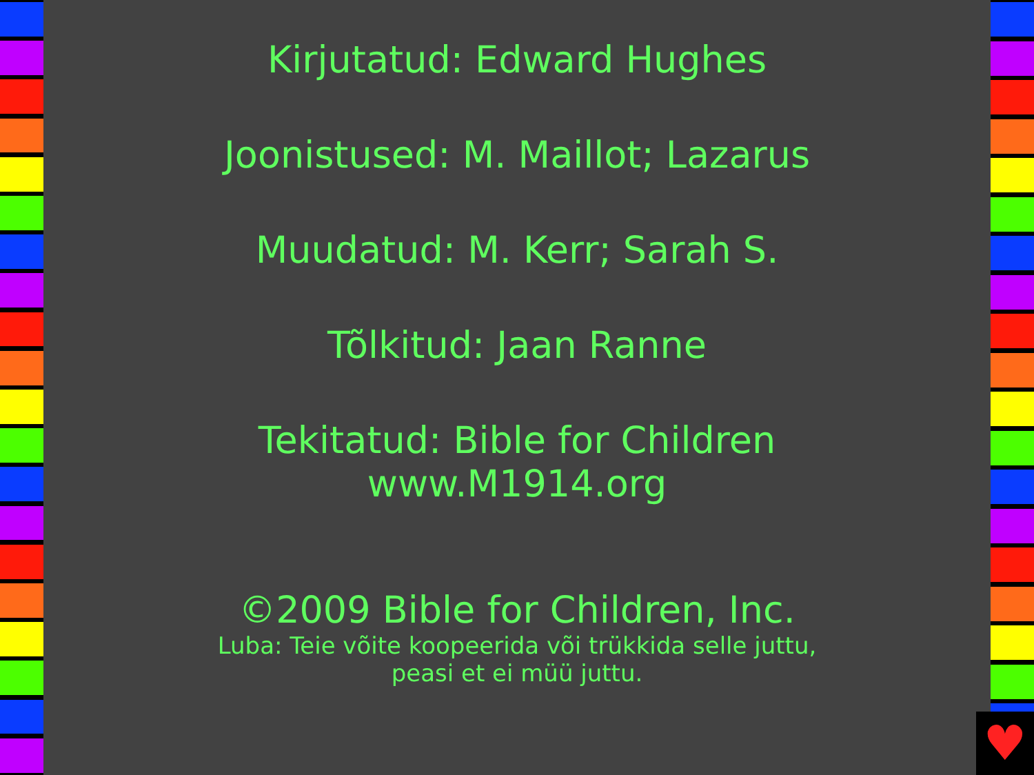Kirjutatud: Edward Hughes
Joonistused: M. Maillot; Lazarus
Muudatud: M. Kerr; Sarah S.
Tõlkitud: Jaan Ranne
Tekitatud: Bible for Children
www.M1914.org
©2009 Bible for Children, Inc.
Luba: Teie võite koopeerida või trükkida selle juttu,
peasi et ei müü juttu.
♥